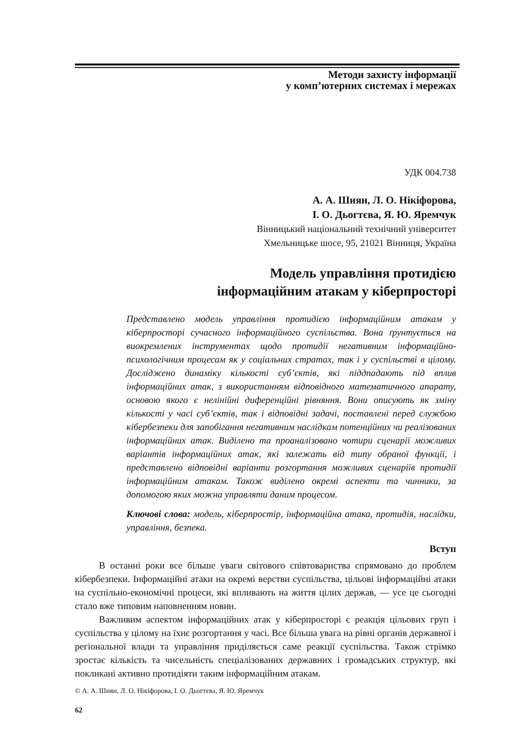Методи захисту інформації
у комп’ютерних системах і мережах
УДК 004.738
А. А. Шиян, Л. О. Нікіфорова,
І. О. Дьогтєва, Я. Ю. Яремчук
Вінницький національний технічний університет
Хмельницьке шосе, 95, 21021 Вінниця, Україна
Модель управління протидією
інформаційним атакам у кіберпросторі
Представлено модель управління протидією інформаційним атакам у кіберпросторі сучасного інформаційного суспільства. Вона ґрунтується на виокремлених інструментах щодо протидії негативним інформаційно-психологічним процесам як у соціальних стратах, так і у суспільстві в цілому. Досліджено динаміку кількості суб’єктів, які піддпадають під вплив інформаційних атак, з використанням відповідного математичного апарату, основою якого є нелінійні диференційні рівняння. Вони описують як зміну кількості у часі суб’єктів, так і відповідні задачі, поставлені перед службою кібербезпеки для запобігання негативним наслідкам потенційних чи реалізованих інформаційних атак. Виділено та проаналізовано чотири сценарії можливих варіантів інформаційних атак, які залежать від типу обраної функції, і представлено відповідні варіанти розгортання можливих сценаріїв протидії інформаційним атакам. Також виділено окремі аспекти та чинники, за допомогою яких можна управляти даним процесом.
Ключові слова: модель, кіберпростір, інформаційна атака, протидія, наслідки, управління, безпека.
Вступ
В останні роки все більше уваги світового співтовариства спрямовано до проблем кібербезпеки. Інформаційні атаки на окремі верстви суспільства, цільові інформаційні атаки на суспільно-економічні процеси, які впливають на життя цілих держав, — усе це сьогодні стало вже типовим наповненням новин.
Важливим аспектом інформаційних атак у кіберпросторі є реакція цільових груп і суспільства у цілому на їхнє розгортання у часі. Все більша увага на рівні органів державної і регіональної влади та управління приділяється саме реакції суспільства. Також стрімко зростає кількість та чисельність спеціалізованих державних і громадських структур, які покликані активно протидіяти таким інформаційним атакам.
© А. А. Шиян, Л. О. Нікіфорова, І. О. Дьогтєва, Я. Ю. Яремчук
62